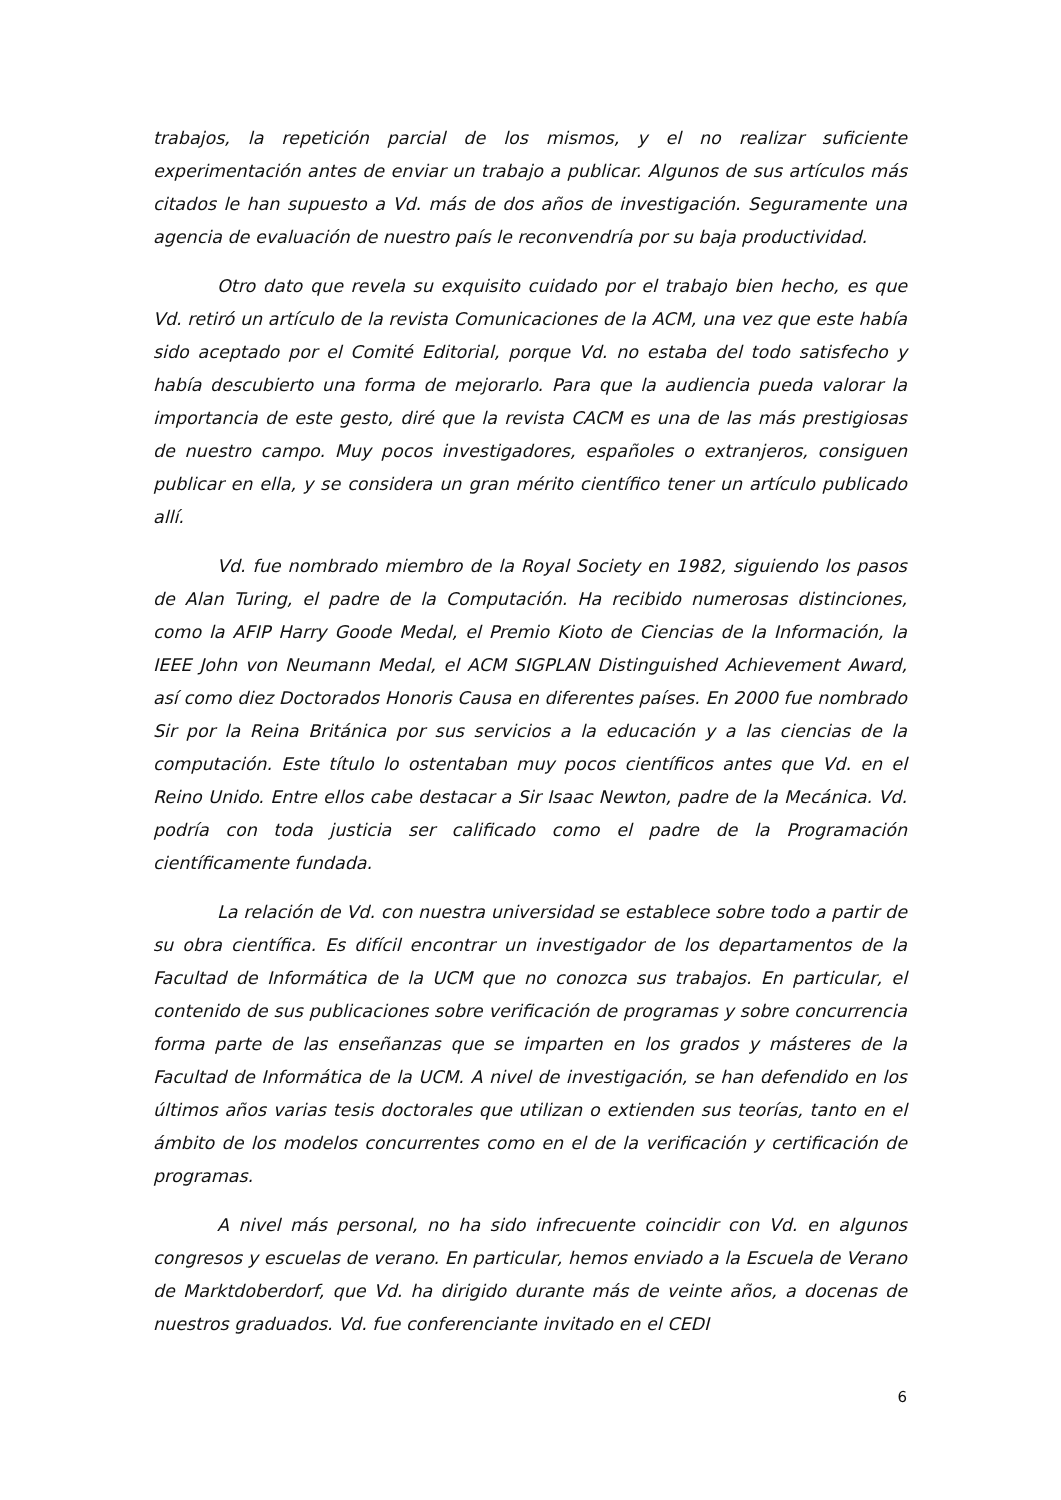trabajos, la repetición parcial de los mismos, y el no realizar suficiente experimentación antes de enviar un trabajo a publicar. Algunos de sus artículos más citados le han supuesto a Vd. más de dos años de investigación. Seguramente una agencia de evaluación de nuestro país le reconvendría por su baja productividad.
Otro dato que revela su exquisito cuidado por el trabajo bien hecho, es que Vd. retiró un artículo de la revista Comunicaciones de la ACM, una vez que este había sido aceptado por el Comité Editorial, porque Vd. no estaba del todo satisfecho y había descubierto una forma de mejorarlo. Para que la audiencia pueda valorar la importancia de este gesto, diré que la revista CACM es una de las más prestigiosas de nuestro campo. Muy pocos investigadores, españoles o extranjeros, consiguen publicar en ella, y se considera un gran mérito científico tener un artículo publicado allí.
Vd. fue nombrado miembro de la Royal Society en 1982, siguiendo los pasos de Alan Turing, el padre de la Computación. Ha recibido numerosas distinciones, como la AFIP Harry Goode Medal, el Premio Kioto de Ciencias de la Información, la IEEE John von Neumann Medal, el ACM SIGPLAN Distinguished Achievement Award, así como diez Doctorados Honoris Causa en diferentes países. En 2000 fue nombrado Sir por la Reina Británica por sus servicios a la educación y a las ciencias de la computación. Este título lo ostentaban muy pocos científicos antes que Vd. en el Reino Unido. Entre ellos cabe destacar a Sir Isaac Newton, padre de la Mecánica. Vd. podría con toda justicia ser calificado como el padre de la Programación científicamente fundada.
La relación de Vd. con nuestra universidad se establece sobre todo a partir de su obra científica. Es difícil encontrar un investigador de los departamentos de la Facultad de Informática de la UCM que no conozca sus trabajos. En particular, el contenido de sus publicaciones sobre verificación de programas y sobre concurrencia forma parte de las enseñanzas que se imparten en los grados y másteres de la Facultad de Informática de la UCM. A nivel de investigación, se han defendido en los últimos años varias tesis doctorales que utilizan o extienden sus teorías, tanto en el ámbito de los modelos concurrentes como en el de la verificación y certificación de programas.
A nivel más personal, no ha sido infrecuente coincidir con Vd. en algunos congresos y escuelas de verano. En particular, hemos enviado a la Escuela de Verano de Marktdoberdorf, que Vd. ha dirigido durante más de veinte años, a docenas de nuestros graduados. Vd. fue conferenciante invitado en el CEDI
6